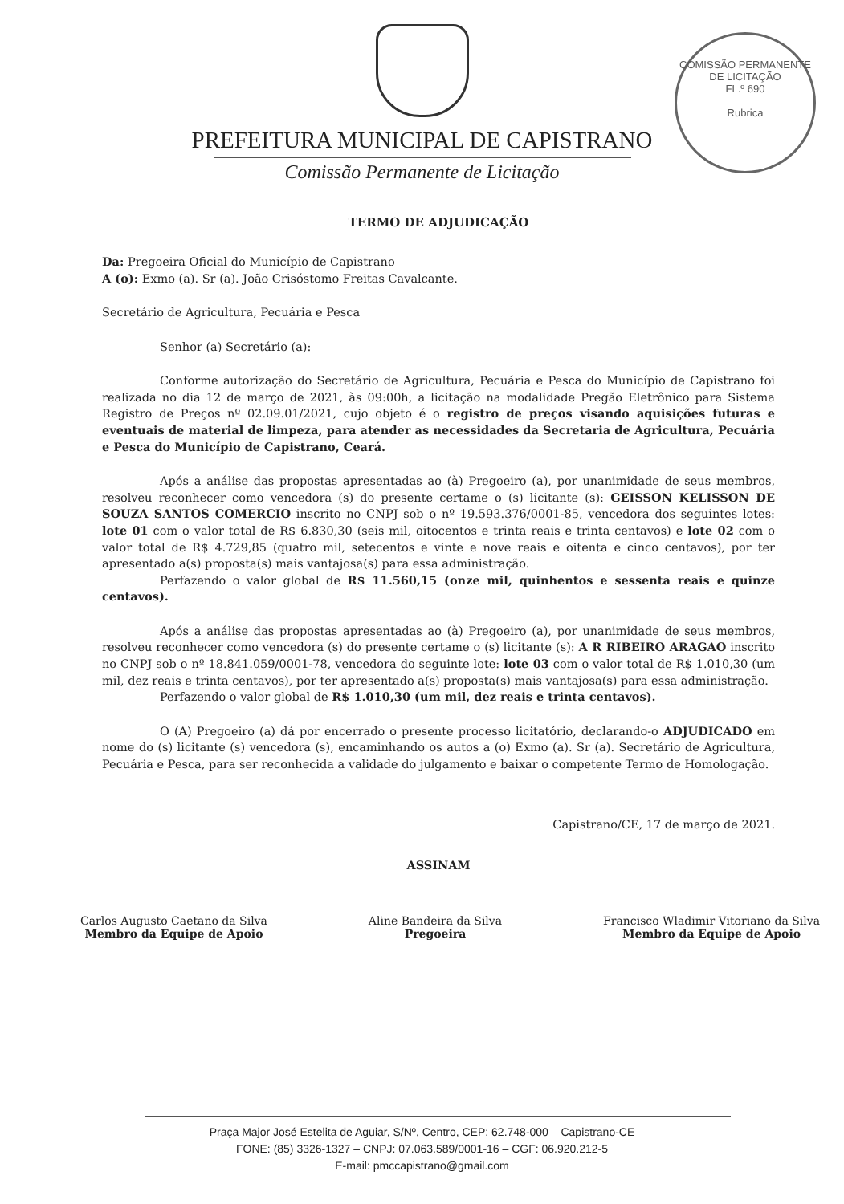COMISSÃO PERMANENTE DE LICITAÇÃO
FL.º 690
Rubrica
PREFEITURA MUNICIPAL DE CAPISTRANO
Comissão Permanente de Licitação
TERMO DE ADJUDICAÇÃO
Da: Pregoeira Oficial do Município de Capistrano
A (o): Exmo (a). Sr (a). João Crisóstomo Freitas Cavalcante.
Secretário de Agricultura, Pecuária e Pesca
Senhor (a) Secretário (a):
Conforme autorização do Secretário de Agricultura, Pecuária e Pesca do Município de Capistrano foi realizada no dia 12 de março de 2021, às 09:00h, a licitação na modalidade Pregão Eletrônico para Sistema Registro de Preços nº 02.09.01/2021, cujo objeto é o registro de preços visando aquisições futuras e eventuais de material de limpeza, para atender as necessidades da Secretaria de Agricultura, Pecuária e Pesca do Município de Capistrano, Ceará.
Após a análise das propostas apresentadas ao (à) Pregoeiro (a), por unanimidade de seus membros, resolveu reconhecer como vencedora (s) do presente certame o (s) licitante (s): GEISSON KELISSON DE SOUZA SANTOS COMERCIO inscrito no CNPJ sob o nº 19.593.376/0001-85, vencedora dos seguintes lotes: lote 01 com o valor total de R$ 6.830,30 (seis mil, oitocentos e trinta reais e trinta centavos) e lote 02 com o valor total de R$ 4.729,85 (quatro mil, setecentos e vinte e nove reais e oitenta e cinco centavos), por ter apresentado a(s) proposta(s) mais vantajosa(s) para essa administração.
Perfazendo o valor global de R$ 11.560,15 (onze mil, quinhentos e sessenta reais e quinze centavos).
Após a análise das propostas apresentadas ao (à) Pregoeiro (a), por unanimidade de seus membros, resolveu reconhecer como vencedora (s) do presente certame o (s) licitante (s): A R RIBEIRO ARAGAO inscrito no CNPJ sob o nº 18.841.059/0001-78, vencedora do seguinte lote: lote 03 com o valor total de R$ 1.010,30 (um mil, dez reais e trinta centavos), por ter apresentado a(s) proposta(s) mais vantajosa(s) para essa administração.
Perfazendo o valor global de R$ 1.010,30 (um mil, dez reais e trinta centavos).
O (A) Pregoeiro (a) dá por encerrado o presente processo licitatório, declarando-o ADJUDICADO em nome do (s) licitante (s) vencedora (s), encaminhando os autos a (o) Exmo (a). Sr (a). Secretário de Agricultura, Pecuária e Pesca, para ser reconhecida a validade do julgamento e baixar o competente Termo de Homologação.
Capistrano/CE, 17 de março de 2021.
ASSINAM
Carlos Augusto Caetano da Silva
Membro da Equipe de Apoio
Aline Bandeira da Silva
Pregoeira
Francisco Wladimir Vitoriano da Silva
Membro da Equipe de Apoio
Praça Major José Estelita de Aguiar, S/Nº, Centro, CEP: 62.748-000 – Capistrano-CE
FONE: (85) 3326-1327 – CNPJ: 07.063.589/0001-16 – CGF: 06.920.212-5
E-mail: pmccapistrano@gmail.com